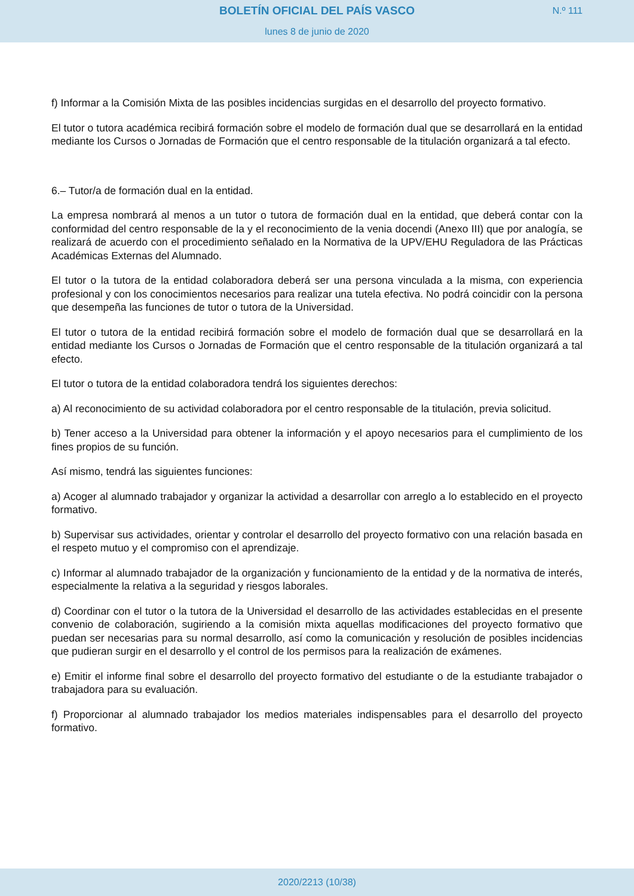BOLETÍN OFICIAL DEL PAÍS VASCO N.º 111
lunes 8 de junio de 2020
f) Informar a la Comisión Mixta de las posibles incidencias surgidas en el desarrollo del proyecto formativo.
El tutor o tutora académica recibirá formación sobre el modelo de formación dual que se desarrollará en la entidad mediante los Cursos o Jornadas de Formación que el centro responsable de la titulación organizará a tal efecto.
6.– Tutor/a de formación dual en la entidad.
La empresa nombrará al menos a un tutor o tutora de formación dual en la entidad, que deberá contar con la conformidad del centro responsable de la y el reconocimiento de la venia docendi (Anexo III) que por analogía, se realizará de acuerdo con el procedimiento señalado en la Normativa de la UPV/EHU Reguladora de las Prácticas Académicas Externas del Alumnado.
El tutor o la tutora de la entidad colaboradora deberá ser una persona vinculada a la misma, con experiencia profesional y con los conocimientos necesarios para realizar una tutela efectiva. No podrá coincidir con la persona que desempeña las funciones de tutor o tutora de la Universidad.
El tutor o tutora de la entidad recibirá formación sobre el modelo de formación dual que se desarrollará en la entidad mediante los Cursos o Jornadas de Formación que el centro responsable de la titulación organizará a tal efecto.
El tutor o tutora de la entidad colaboradora tendrá los siguientes derechos:
a) Al reconocimiento de su actividad colaboradora por el centro responsable de la titulación, previa solicitud.
b) Tener acceso a la Universidad para obtener la información y el apoyo necesarios para el cumplimiento de los fines propios de su función.
Así mismo, tendrá las siguientes funciones:
a) Acoger al alumnado trabajador y organizar la actividad a desarrollar con arreglo a lo establecido en el proyecto formativo.
b) Supervisar sus actividades, orientar y controlar el desarrollo del proyecto formativo con una relación basada en el respeto mutuo y el compromiso con el aprendizaje.
c) Informar al alumnado trabajador de la organización y funcionamiento de la entidad y de la normativa de interés, especialmente la relativa a la seguridad y riesgos laborales.
d) Coordinar con el tutor o la tutora de la Universidad el desarrollo de las actividades establecidas en el presente convenio de colaboración, sugiriendo a la comisión mixta aquellas modificaciones del proyecto formativo que puedan ser necesarias para su normal desarrollo, así como la comunicación y resolución de posibles incidencias que pudieran surgir en el desarrollo y el control de los permisos para la realización de exámenes.
e) Emitir el informe final sobre el desarrollo del proyecto formativo del estudiante o de la estudiante trabajador o trabajadora para su evaluación.
f) Proporcionar al alumnado trabajador los medios materiales indispensables para el desarrollo del proyecto formativo.
2020/2213 (10/38)